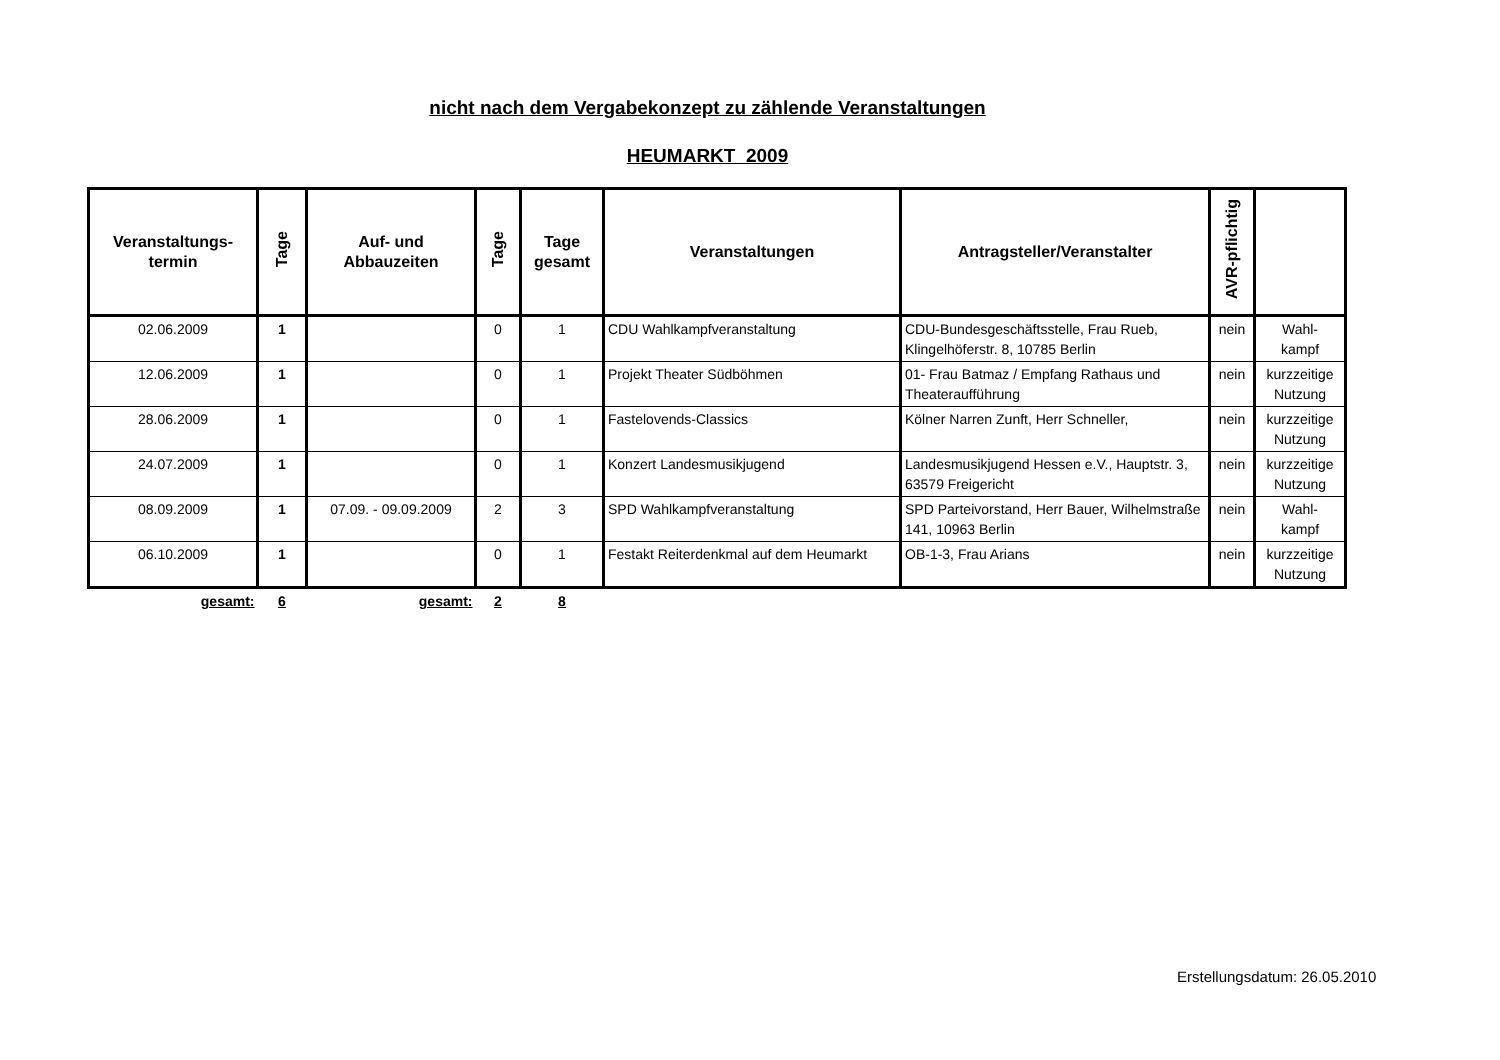nicht nach dem Vergabekonzept zu zählende Veranstaltungen
HEUMARKT 2009
| Veranstaltungs- termin | Tage | Auf- und Abbauzeiten | Tage | Tage gesamt | Veranstaltungen | Antragsteller/Veranstalter | AVR-pflichtig | |
| --- | --- | --- | --- | --- | --- | --- | --- | --- |
| 02.06.2009 | 1 | | 0 | 1 | CDU Wahlkampfveranstaltung | CDU-Bundesgeschäftsstelle, Frau Rueb, Klingelhöferstr. 8, 10785 Berlin | nein | Wahl- kampf |
| 12.06.2009 | 1 | | 0 | 1 | Projekt Theater Südböhmen | 01- Frau Batmaz / Empfang Rathaus und Theateraufführung | nein | kurzzeitige Nutzung |
| 28.06.2009 | 1 | | 0 | 1 | Fastelovends-Classics | Kölner Narren Zunft, Herr Schneller, | nein | kurzzeitige Nutzung |
| 24.07.2009 | 1 | | 0 | 1 | Konzert Landesmusikjugend | Landesmusikjugend Hessen e.V., Hauptstr. 3, 63579 Freigericht | nein | kurzzeitige Nutzung |
| 08.09.2009 | 1 | 07.09. - 09.09.2009 | 2 | 3 | SPD Wahlkampfveranstaltung | SPD Parteivorstand, Herr Bauer, Wilhelmstraße 141, 10963 Berlin | nein | Wahl- kampf |
| 06.10.2009 | 1 | | 0 | 1 | Festakt Reiterdenkmal auf dem Heumarkt | OB-1-3, Frau Arians | nein | kurzzeitige Nutzung |
| gesamt: | 6 | gesamt: | 2 | 8 | | | | |
Erstellungsdatum: 26.05.2010